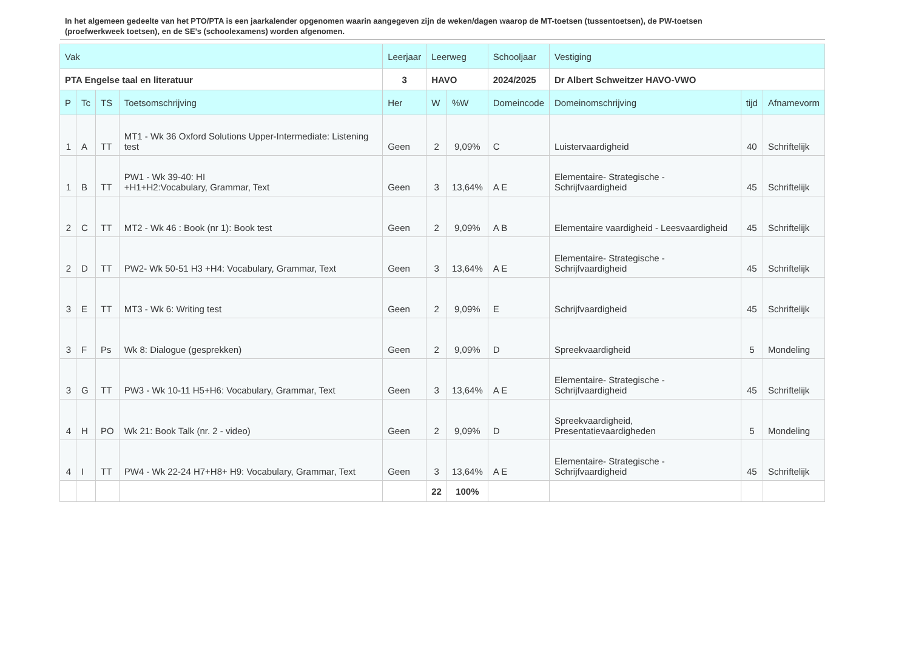In het algemeen gedeelte van het PTO/PTA is een jaarkalender opgenomen waarin aangegeven zijn de weken/dagen waarop de MT-toetsen (tussentoetsen), de PW-toetsen (proefwerkweek toetsen), en de SE’s (schoolexamens) worden afgenomen.
| Vak | | | | Leerjaar | Leerweg | | Schooljaar | Vestiging | | |
| --- | --- | --- | --- | --- | --- | --- | --- | --- | --- | --- |
| PTA Engelse taal en literatuur | | | | 3 | HAVO | | 2024/2025 | Dr Albert Schweitzer HAVO-VWO | | |
| P | Tc | TS | Toetsomschrijving | Her | W | %W | Domeincode | Domeinomschrijving | tijd | Afnamevorm |
| 1 | A | TT | MT1 - Wk 36 Oxford Solutions Upper-Intermediate: Listening test | Geen | 2 | 9,09% | C | Luistervaardigheid | 40 | Schriftelijk |
| 1 | B | TT | PW1 - Wk 39-40: HI +H1+H2:Vocabulary, Grammar, Text | Geen | 3 | 13,64% | A E | Elementaire- Strategische - Schrijfvaardigheid | 45 | Schriftelijk |
| 2 | C | TT | MT2 - Wk 46 : Book (nr 1): Book test | Geen | 2 | 9,09% | A B | Elementaire vaardigheid - Leesvaardigheid | 45 | Schriftelijk |
| 2 | D | TT | PW2- Wk 50-51 H3 +H4: Vocabulary, Grammar, Text | Geen | 3 | 13,64% | A E | Elementaire- Strategische - Schrijfvaardigheid | 45 | Schriftelijk |
| 3 | E | TT | MT3 - Wk 6: Writing test | Geen | 2 | 9,09% | E | Schrijfvaardigheid | 45 | Schriftelijk |
| 3 | F | Ps | Wk 8: Dialogue (gesprekken) | Geen | 2 | 9,09% | D | Spreekvaardigheid | 5 | Mondeling |
| 3 | G | TT | PW3 - Wk 10-11 H5+H6: Vocabulary, Grammar, Text | Geen | 3 | 13,64% | A E | Elementaire- Strategische - Schrijfvaardigheid | 45 | Schriftelijk |
| 4 | H | PO | Wk 21: Book Talk (nr. 2 - video) | Geen | 2 | 9,09% | D | Spreekvaardigheid, Presentatievaardigheden | 5 | Mondeling |
| 4 | I | TT | PW4 - Wk 22-24 H7+H8+ H9: Vocabulary, Grammar, Text | Geen | 3 | 13,64% | A E | Elementaire- Strategische - Schrijfvaardigheid | 45 | Schriftelijk |
| | | | | | 22 | 100% | | | | |